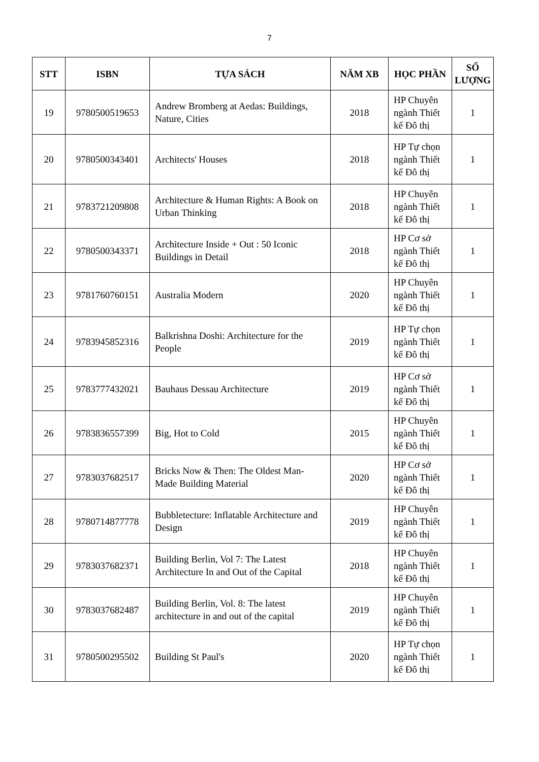7
| STT | ISBN | TỰA SÁCH | NĂM XB | HỌC PHẦN | SỐ LƯỢNG |
| --- | --- | --- | --- | --- | --- |
| 19 | 9780500519653 | Andrew Bromberg at Aedas: Buildings, Nature, Cities | 2018 | HP Chuyên ngành Thiết kế Đô thị | 1 |
| 20 | 9780500343401 | Architects' Houses | 2018 | HP Tự chọn ngành Thiết kế Đô thị | 1 |
| 21 | 9783721209808 | Architecture & Human Rights: A Book on Urban Thinking | 2018 | HP Chuyên ngành Thiết kế Đô thị | 1 |
| 22 | 9780500343371 | Architecture Inside + Out : 50 Iconic Buildings in Detail | 2018 | HP Cơ sở ngành Thiết kế Đô thị | 1 |
| 23 | 9781760760151 | Australia Modern | 2020 | HP Chuyên ngành Thiết kế Đô thị | 1 |
| 24 | 9783945852316 | Balkrishna Doshi: Architecture for the People | 2019 | HP Tự chọn ngành Thiết kế Đô thị | 1 |
| 25 | 9783777432021 | Bauhaus Dessau Architecture | 2019 | HP Cơ sở ngành Thiết kế Đô thị | 1 |
| 26 | 9783836557399 | Big, Hot to Cold | 2015 | HP Chuyên ngành Thiết kế Đô thị | 1 |
| 27 | 9783037682517 | Bricks Now & Then: The Oldest Man-Made Building Material | 2020 | HP Cơ sở ngành Thiết kế Đô thị | 1 |
| 28 | 9780714877778 | Bubbletecture: Inflatable Architecture and Design | 2019 | HP Chuyên ngành Thiết kế Đô thị | 1 |
| 29 | 9783037682371 | Building Berlin, Vol 7: The Latest Architecture In and Out of the Capital | 2018 | HP Chuyên ngành Thiết kế Đô thị | 1 |
| 30 | 9783037682487 | Building Berlin, Vol. 8: The latest architecture in and out of the capital | 2019 | HP Chuyên ngành Thiết kế Đô thị | 1 |
| 31 | 9780500295502 | Building St Paul's | 2020 | HP Tự chọn ngành Thiết kế Đô thị | 1 |